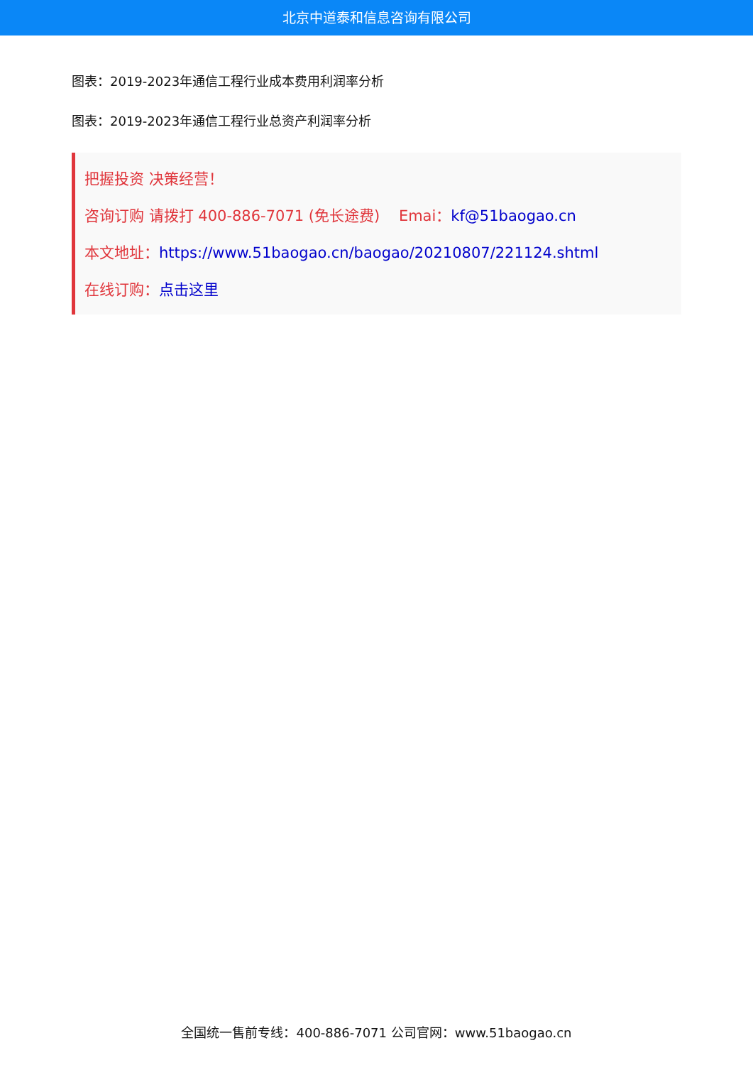北京中道泰和信息咨询有限公司
图表：2019-2023年通信工程行业成本费用利润率分析
图表：2019-2023年通信工程行业总资产利润率分析
把握投资 决策经营！
咨询订购 请拨打 400-886-7071 (免长途费) Emai：kf@51baogao.cn
本文地址：https://www.51baogao.cn/baogao/20210807/221124.shtml
在线订购：点击这里
全国统一售前专线：400-886-7071 公司官网：www.51baogao.cn